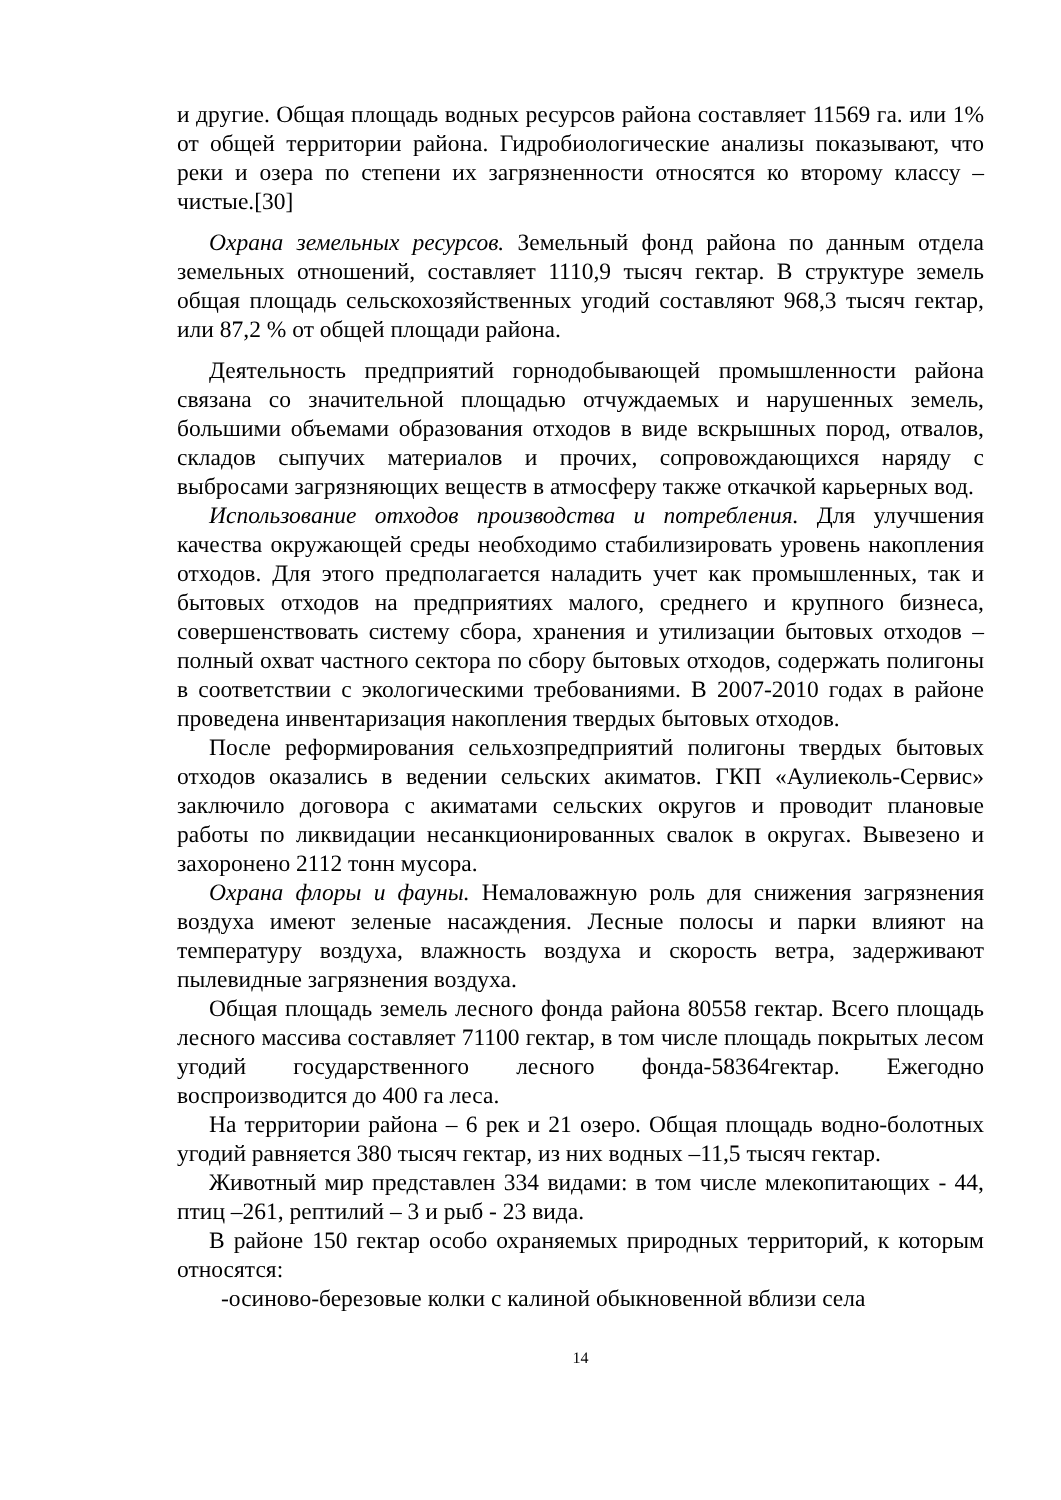и другие. Общая площадь водных ресурсов района составляет 11569 га. или 1% от общей территории района. Гидробиологические анализы показывают, что реки и озера по степени их загрязненности относятся ко второму классу – чистые.[30]
Охрана земельных ресурсов. Земельный фонд района по данным отдела земельных отношений, составляет 1110,9 тысяч гектар. В структуре земель общая площадь сельскохозяйственных угодий составляют 968,3 тысяч гектар, или 87,2 % от общей площади района.
Деятельность предприятий горнодобывающей промышленности района связана со значительной площадью отчуждаемых и нарушенных земель, большими объемами образования отходов в виде вскрышных пород, отвалов, складов сыпучих материалов и прочих, сопровождающихся наряду с выбросами загрязняющих веществ в атмосферу также откачкой карьерных вод.
Использование отходов производства и потребления. Для улучшения качества окружающей среды необходимо стабилизировать уровень накопления отходов. Для этого предполагается наладить учет как промышленных, так и бытовых отходов на предприятиях малого, среднего и крупного бизнеса, совершенствовать систему сбора, хранения и утилизации бытовых отходов – полный охват частного сектора по сбору бытовых отходов, содержать полигоны в соответствии с экологическими требованиями. В 2007-2010 годах в районе проведена инвентаризация накопления твердых бытовых отходов.
После реформирования сельхозпредприятий полигоны твердых бытовых отходов оказались в ведении сельских акиматов. ГКП «Аулиеколь-Сервис» заключило договора с акиматами сельских округов и проводит плановые работы по ликвидации несанкционированных свалок в округах. Вывезено и захоронено 2112 тонн мусора.
Охрана флоры и фауны. Немаловажную роль для снижения загрязнения воздуха имеют зеленые насаждения. Лесные полосы и парки влияют на температуру воздуха, влажность воздуха и скорость ветра, задерживают пылевидные загрязнения воздуха.
Общая площадь земель лесного фонда района 80558 гектар. Всего площадь лесного массива составляет 71100 гектар, в том числе площадь покрытых лесом угодий государственного лесного фонда-58364гектар. Ежегодно воспроизводится до 400 га леса.
На территории района – 6 рек и 21 озеро. Общая площадь водно-болотных угодий равняется 380 тысяч гектар, из них водных –11,5 тысяч гектар.
Животный мир представлен 334 видами: в том числе млекопитающих - 44, птиц –261, рептилий – 3 и рыб - 23 вида.
В районе 150 гектар особо охраняемых природных территорий, к которым относятся:
-осиново-березовые колки с калиной обыкновенной вблизи села
14